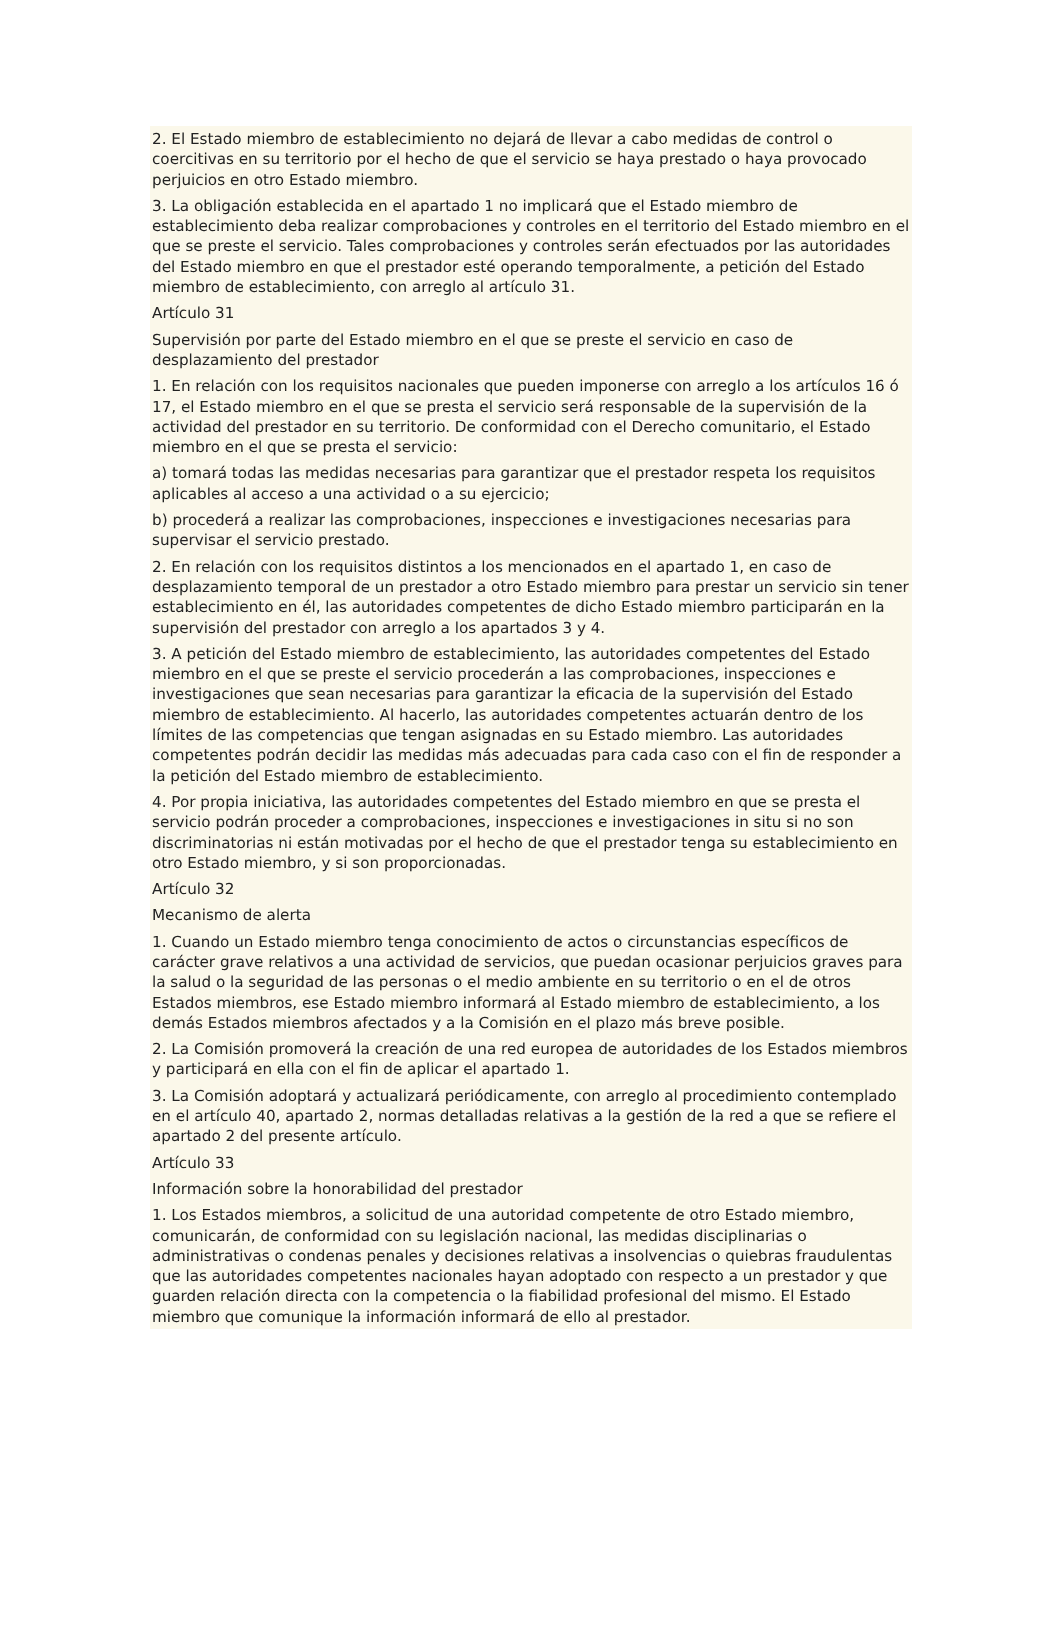2. El Estado miembro de establecimiento no dejará de llevar a cabo medidas de control o coercitivas en su territorio por el hecho de que el servicio se haya prestado o haya provocado perjuicios en otro Estado miembro.
3. La obligación establecida en el apartado 1 no implicará que el Estado miembro de establecimiento deba realizar comprobaciones y controles en el territorio del Estado miembro en el que se preste el servicio. Tales comprobaciones y controles serán efectuados por las autoridades del Estado miembro en que el prestador esté operando temporalmente, a petición del Estado miembro de establecimiento, con arreglo al artículo 31.
Artículo 31
Supervisión por parte del Estado miembro en el que se preste el servicio en caso de desplazamiento del prestador
1. En relación con los requisitos nacionales que pueden imponerse con arreglo a los artículos 16 ó 17, el Estado miembro en el que se presta el servicio será responsable de la supervisión de la actividad del prestador en su territorio. De conformidad con el Derecho comunitario, el Estado miembro en el que se presta el servicio:
a) tomará todas las medidas necesarias para garantizar que el prestador respeta los requisitos aplicables al acceso a una actividad o a su ejercicio;
b) procederá a realizar las comprobaciones, inspecciones e investigaciones necesarias para supervisar el servicio prestado.
2. En relación con los requisitos distintos a los mencionados en el apartado 1, en caso de desplazamiento temporal de un prestador a otro Estado miembro para prestar un servicio sin tener establecimiento en él, las autoridades competentes de dicho Estado miembro participarán en la supervisión del prestador con arreglo a los apartados 3 y 4.
3. A petición del Estado miembro de establecimiento, las autoridades competentes del Estado miembro en el que se preste el servicio procederán a las comprobaciones, inspecciones e investigaciones que sean necesarias para garantizar la eficacia de la supervisión del Estado miembro de establecimiento. Al hacerlo, las autoridades competentes actuarán dentro de los límites de las competencias que tengan asignadas en su Estado miembro. Las autoridades competentes podrán decidir las medidas más adecuadas para cada caso con el fin de responder a la petición del Estado miembro de establecimiento.
4. Por propia iniciativa, las autoridades competentes del Estado miembro en que se presta el servicio podrán proceder a comprobaciones, inspecciones e investigaciones in situ si no son discriminatorias ni están motivadas por el hecho de que el prestador tenga su establecimiento en otro Estado miembro, y si son proporcionadas.
Artículo 32
Mecanismo de alerta
1. Cuando un Estado miembro tenga conocimiento de actos o circunstancias específicos de carácter grave relativos a una actividad de servicios, que puedan ocasionar perjuicios graves para la salud o la seguridad de las personas o el medio ambiente en su territorio o en el de otros Estados miembros, ese Estado miembro informará al Estado miembro de establecimiento, a los demás Estados miembros afectados y a la Comisión en el plazo más breve posible.
2. La Comisión promoverá la creación de una red europea de autoridades de los Estados miembros y participará en ella con el fin de aplicar el apartado 1.
3. La Comisión adoptará y actualizará periódicamente, con arreglo al procedimiento contemplado en el artículo 40, apartado 2, normas detalladas relativas a la gestión de la red a que se refiere el apartado 2 del presente artículo.
Artículo 33
Información sobre la honorabilidad del prestador
1. Los Estados miembros, a solicitud de una autoridad competente de otro Estado miembro, comunicarán, de conformidad con su legislación nacional, las medidas disciplinarias o administrativas o condenas penales y decisiones relativas a insolvencias o quiebras fraudulentas que las autoridades competentes nacionales hayan adoptado con respecto a un prestador y que guarden relación directa con la competencia o la fiabilidad profesional del mismo. El Estado miembro que comunique la información informará de ello al prestador.